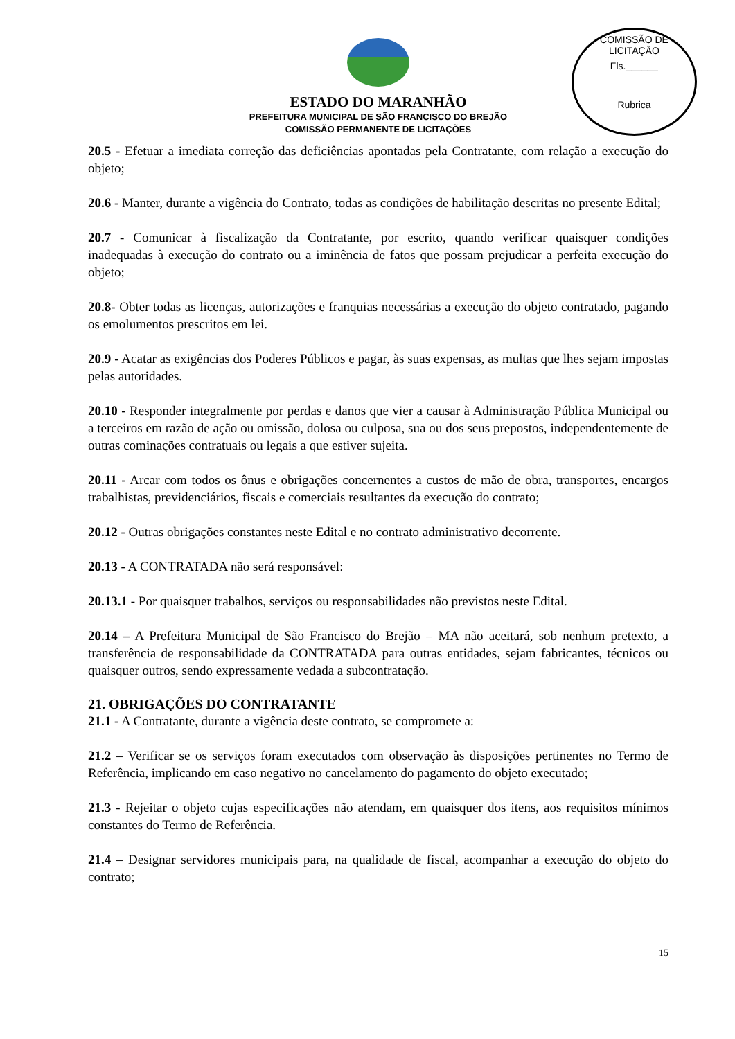COMISSÃO DE LICITAÇÃO
Fls.______
Rubrica
ESTADO DO MARANHÃO
PREFEITURA MUNICIPAL DE SÃO FRANCISCO DO BREJÃO
COMISSÃO PERMANENTE DE LICITAÇÕES
20.5 - Efetuar a imediata correção das deficiências apontadas pela Contratante, com relação a execução do objeto;
20.6 - Manter, durante a vigência do Contrato, todas as condições de habilitação descritas no presente Edital;
20.7 - Comunicar à fiscalização da Contratante, por escrito, quando verificar quaisquer condições inadequadas à execução do contrato ou a iminência de fatos que possam prejudicar a perfeita execução do objeto;
20.8- Obter todas as licenças, autorizações e franquias necessárias a execução do objeto contratado, pagando os emolumentos prescritos em lei.
20.9 - Acatar as exigências dos Poderes Públicos e pagar, às suas expensas, as multas que lhes sejam impostas pelas autoridades.
20.10 - Responder integralmente por perdas e danos que vier a causar à Administração Pública Municipal ou a terceiros em razão de ação ou omissão, dolosa ou culposa, sua ou dos seus prepostos, independentemente de outras cominações contratuais ou legais a que estiver sujeita.
20.11 - Arcar com todos os ônus e obrigações concernentes a custos de mão de obra, transportes, encargos trabalhistas, previdenciários, fiscais e comerciais resultantes da execução do contrato;
20.12 - Outras obrigações constantes neste Edital e no contrato administrativo decorrente.
20.13 - A CONTRATADA não será responsável:
20.13.1 - Por quaisquer trabalhos, serviços ou responsabilidades não previstos neste Edital.
20.14 – A Prefeitura Municipal de São Francisco do Brejão – MA não aceitará, sob nenhum pretexto, a transferência de responsabilidade da CONTRATADA para outras entidades, sejam fabricantes, técnicos ou quaisquer outros, sendo expressamente vedada a subcontratação.
21. OBRIGAÇÕES DO CONTRATANTE
21.1 - A Contratante, durante a vigência deste contrato, se compromete a:
21.2 – Verificar se os serviços foram executados com observação às disposições pertinentes no Termo de Referência, implicando em caso negativo no cancelamento do pagamento do objeto executado;
21.3 - Rejeitar o objeto cujas especificações não atendam, em quaisquer dos itens, aos requisitos mínimos constantes do Termo de Referência.
21.4 – Designar servidores municipais para, na qualidade de fiscal, acompanhar a execução do objeto do contrato;
15